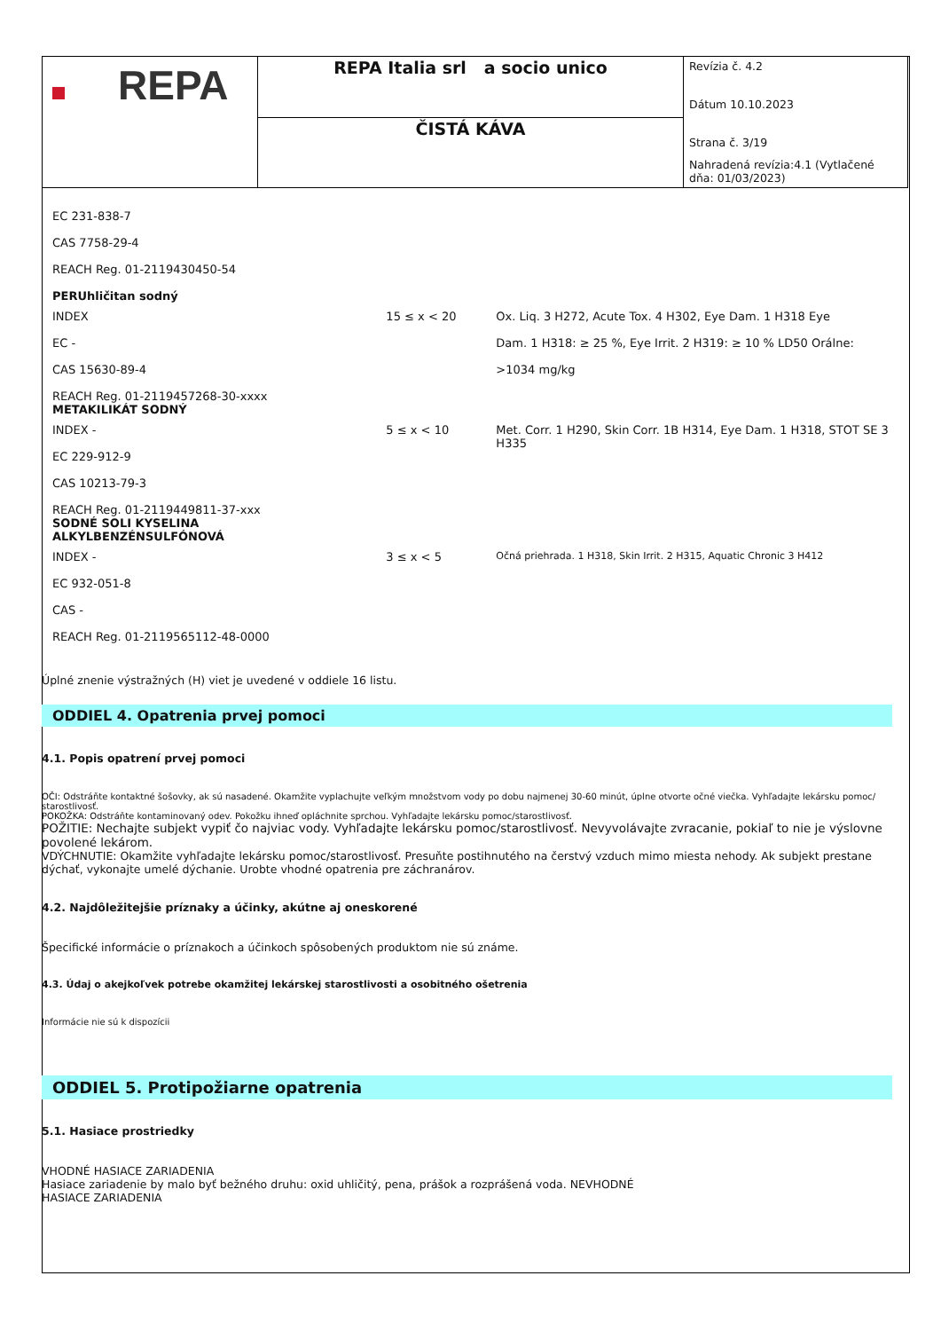| REPA | REPA Italia srl a socio unico | Revízia č. 4.2 Dátum 10.10.2023 Strana č. 3/19 Nahradená revízia:4.1 (Vytlačené dňa: 01/03/2023) |
| | ČISTÁ KÁVA | |
| EC 231-838-7 CAS 7758-29-4 REACH Reg. 01-2119430450-54 PERUhličitan sodný | | |
| INDEX EC - CAS 15630-89-4 REACH Reg. 01-2119457268-30-xxxx METAKILIKÁT SODNÝ | 15 ≤ x < 20 | Ox. Liq. 3 H272, Acute Tox. 4 H302, Eye Dam. 1 H318 Eye Dam. 1 H318: ≥ 25 %, Eye Irrit. 2 H319: ≥ 10 % LD50 Orálne: >1034 mg/kg |
| INDEX - EC 229-912-9 CAS 10213-79-3 REACH Reg. 01-2119449811-37-xxx SODNÉ SOLI KYSELINA ALKYLBENZÉNSULFÓNOVÁ | 5 ≤ x < 10 | Met. Corr. 1 H290, Skin Corr. 1B H314, Eye Dam. 1 H318, STOT SE 3 H335 |
| INDEX - EC 932-051-8 CAS - REACH Reg. 01-2119565112-48-0000 | 3 ≤ x < 5 | Očná priehrada. 1 H318, Skin Irrit. 2 H315, Aquatic Chronic 3 H412 |
Úplné znenie výstražných (H) viet je uvedené v oddiele 16 listu.
ODDIEL 4. Opatrenia prvej pomoci
4.1. Popis opatrení prvej pomoci
OČI: Odstráňte kontaktné šošovky, ak sú nasadené. Okamžite vyplachujte veľkým množstvom vody po dobu najmenej 30-60 minút, úplne otvorte očné viečka. Vyhľadajte lekársku pomoc/ starostlivosť.
POKOŽKA: Odstráňte kontaminovaný odev. Pokožku ihneď opláchnite sprchou. Vyhľadajte lekársku pomoc/starostlivosť.
POŽITIE: Nechajte subjekt vypiť čo najviac vody. Vyhľadajte lekársku pomoc/starostlivosť. Nevyvolávajte zvracanie, pokiaľ to nie je výslovne povolené lekárom.
VDÝCHNUTIE: Okamžite vyhľadajte lekársku pomoc/starostlivosť. Presuňte postihnutého na čerstvý vzduch mimo miesta nehody. Ak subjekt prestane dýchať, vykonajte umelé dýchanie. Urobte vhodné opatrenia pre záchranárov.
4.2. Najdôležitejšie príznaky a účinky, akútne aj oneskorené
Špecifické informácie o príznakoch a účinkoch spôsobených produktom nie sú známe.
4.3. Údaj o akejkoľvek potrebe okamžitej lekárskej starostlivosti a osobitného ošetrenia
Informácie nie sú k dispozícii
ODDIEL 5. Protipožiarne opatrenia
5.1. Hasiace prostriedky
VHODNÉ HASIACE ZARIADENIA
Hasiace zariadenie by malo byť bežného druhu: oxid uhličitý, pena, prášok a rozprášená voda. NEVHODNÉ
HASIACE ZARIADENIA